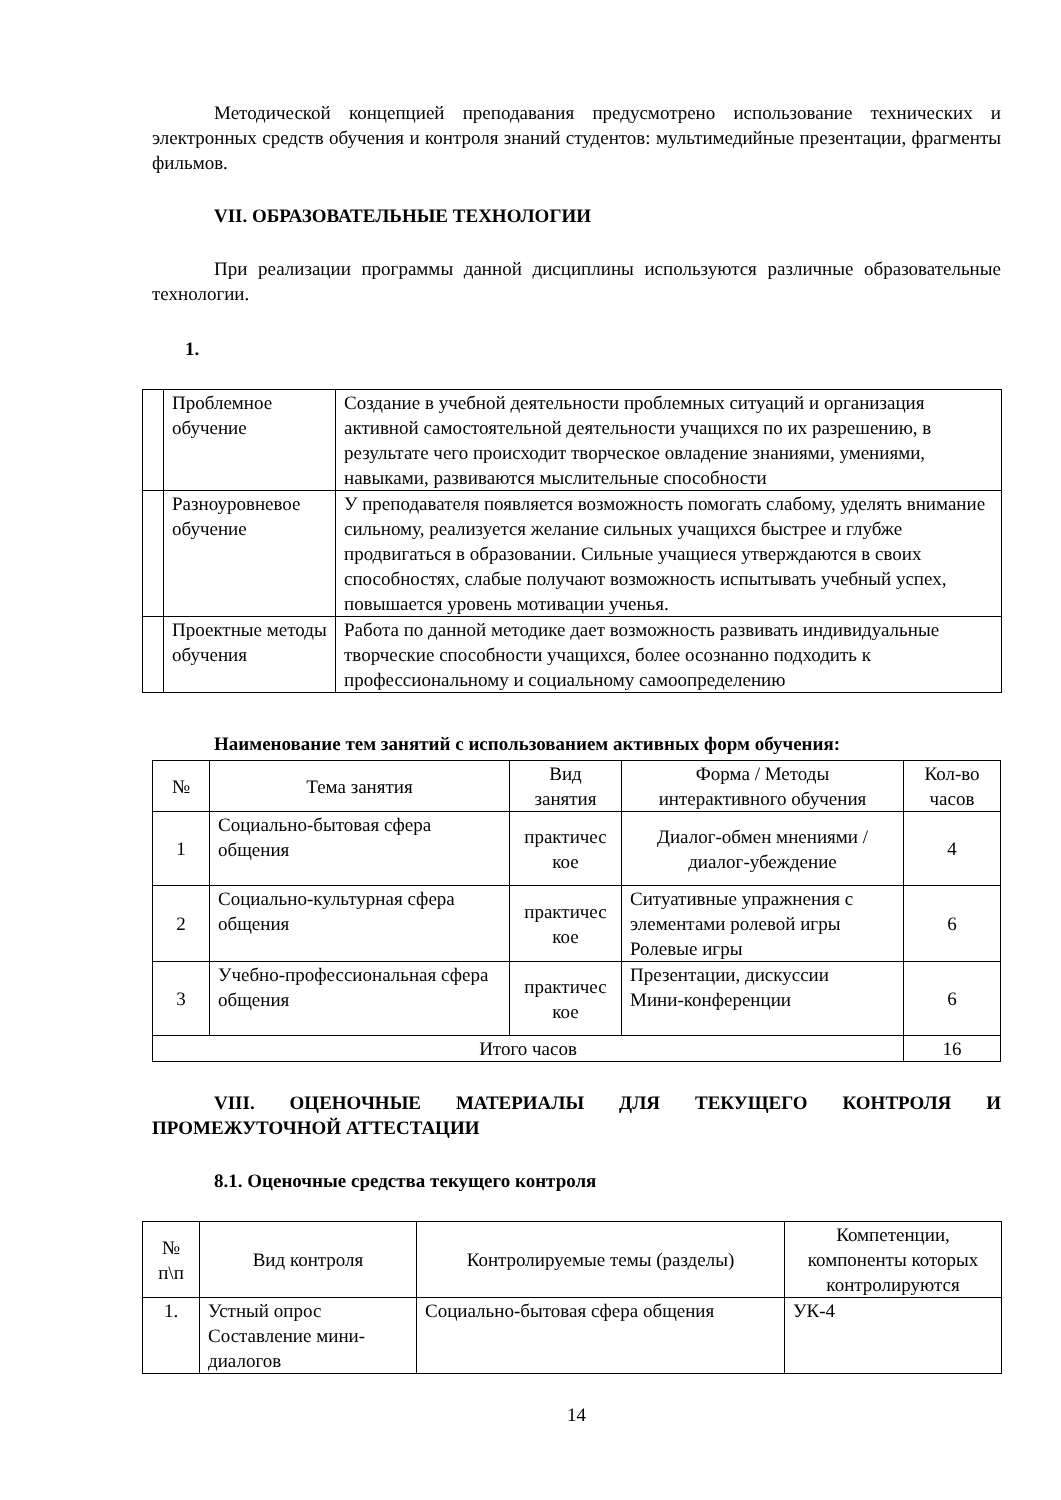Методической концепцией преподавания предусмотрено использование технических и электронных средств обучения и контроля знаний студентов: мультимедийные презентации, фрагменты фильмов.
VII. ОБРАЗОВАТЕЛЬНЫЕ ТЕХНОЛОГИИ
При реализации программы данной дисциплины используются различные образовательные технологии.
1.
| | Проблемное обучение | Создание в учебной деятельности проблемных ситуаций и организация активной самостоятельной деятельности учащихся по их разрешению, в результате чего происходит творческое овладение знаниями, умениями, навыками, развиваются мыслительные способности |
| | Разноуровневое обучение | У преподавателя появляется возможность помогать слабому, уделять внимание сильному, реализуется желание сильных учащихся быстрее и глубже продвигаться в образовании. Сильные учащиеся утверждаются в своих способностях, слабые получают возможность испытывать учебный успех, повышается уровень мотивации ученья. |
| | Проектные методы обучения | Работа по данной методике дает возможность развивать индивидуальные творческие способности учащихся, более осознанно подходить к профессиональному и социальному самоопределению |
Наименование тем занятий с использованием активных форм обучения:
| № | Тема занятия | Вид занятия | Форма / Методы интерактивного обучения | Кол-во часов |
| --- | --- | --- | --- | --- |
| 1 | Социально-бытовая сфера общения | практичес кое | Диалог-обмен мнениями / диалог-убеждение | 4 |
| 2 | Социально-культурная сфера общения | практичес кое | Ситуативные упражнения с элементами ролевой игры Ролевые игры | 6 |
| 3 | Учебно-профессиональная сфера общения | практичес кое | Презентации, дискуссии Мини-конференции | 6 |
| Итого часов | | | | 16 |
VIII. ОЦЕНОЧНЫЕ МАТЕРИАЛЫ ДЛЯ ТЕКУЩЕГО КОНТРОЛЯ И ПРОМЕЖУТОЧНОЙ АТТЕСТАЦИИ
8.1. Оценочные средства текущего контроля
| № п\п | Вид контроля | Контролируемые темы (разделы) | Компетенции, компоненты которых контролируются |
| --- | --- | --- | --- |
| 1. | Устный опрос Составление мини-диалогов | Социально-бытовая сфера общения | УК-4 |
14